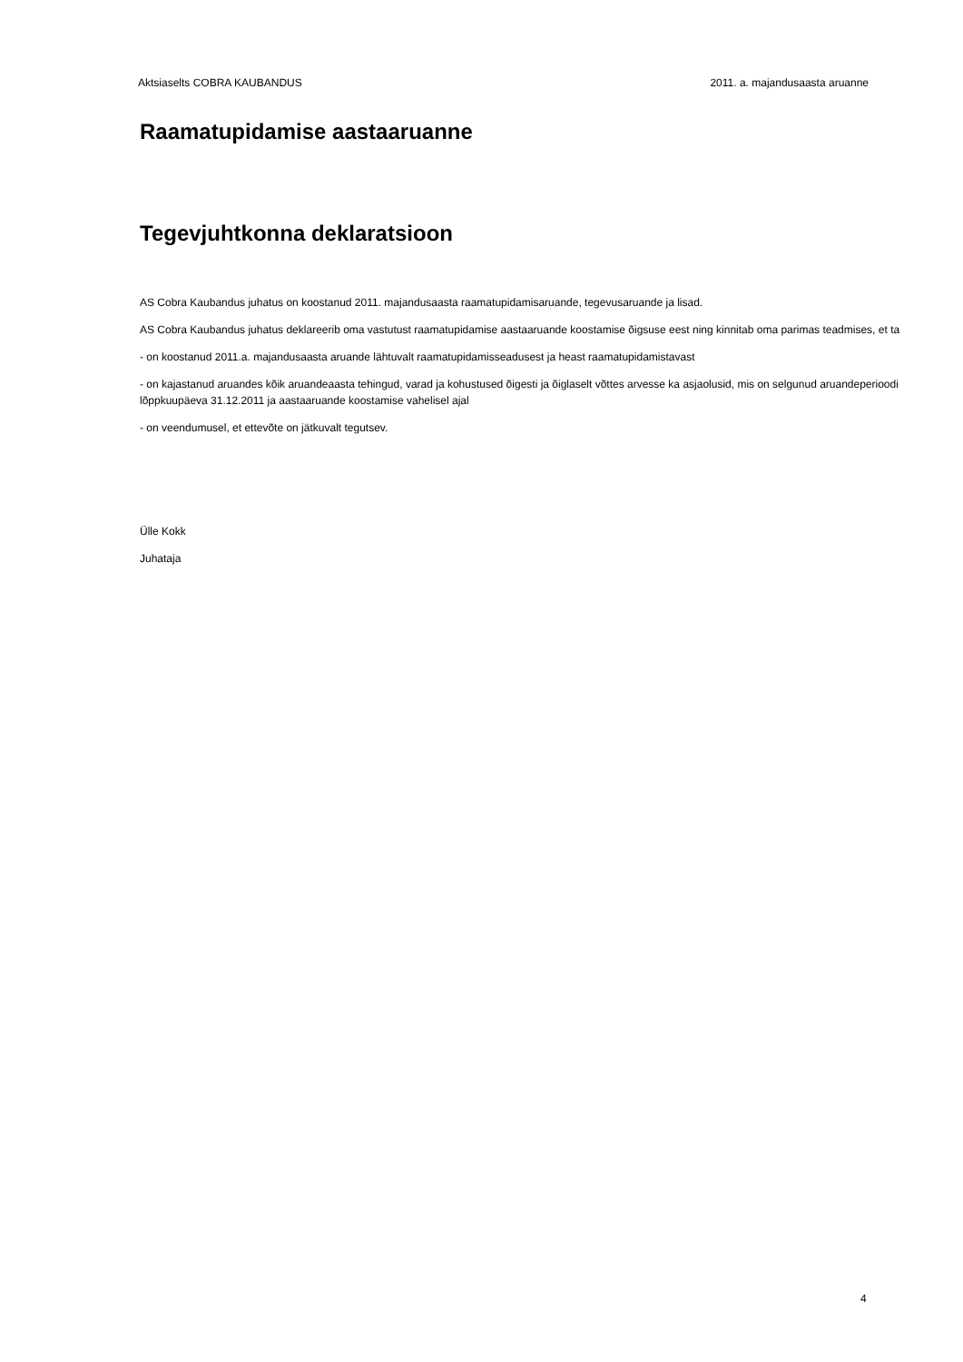Aktsiaselts COBRA KAUBANDUS 2011. a. majandusaasta aruanne
Raamatupidamise aastaaruanne
Tegevjuhtkonna deklaratsioon
AS Cobra Kaubandus juhatus on koostanud 2011. majandusaasta raamatupidamisaruande, tegevusaruande ja lisad.
AS Cobra Kaubandus juhatus deklareerib oma vastutust raamatupidamise aastaaruande koostamise õigsuse eest ning kinnitab oma parimas teadmises, et ta
- on koostanud 2011.a. majandusaasta aruande lähtuvalt raamatupidamisseadusest ja heast raamatupidamistavast
- on kajastanud aruandes kõik aruandeaasta tehingud, varad ja kohustused õigesti ja õiglaselt võttes arvesse ka asjaolusid, mis on selgunud aruandeperioodi lõppkuupäeva 31.12.2011 ja aastaaruande koostamise vahelisel ajal
- on veendumusel, et ettevõte on jätkuvalt tegutsev.
Ülle Kokk
Juhataja
4